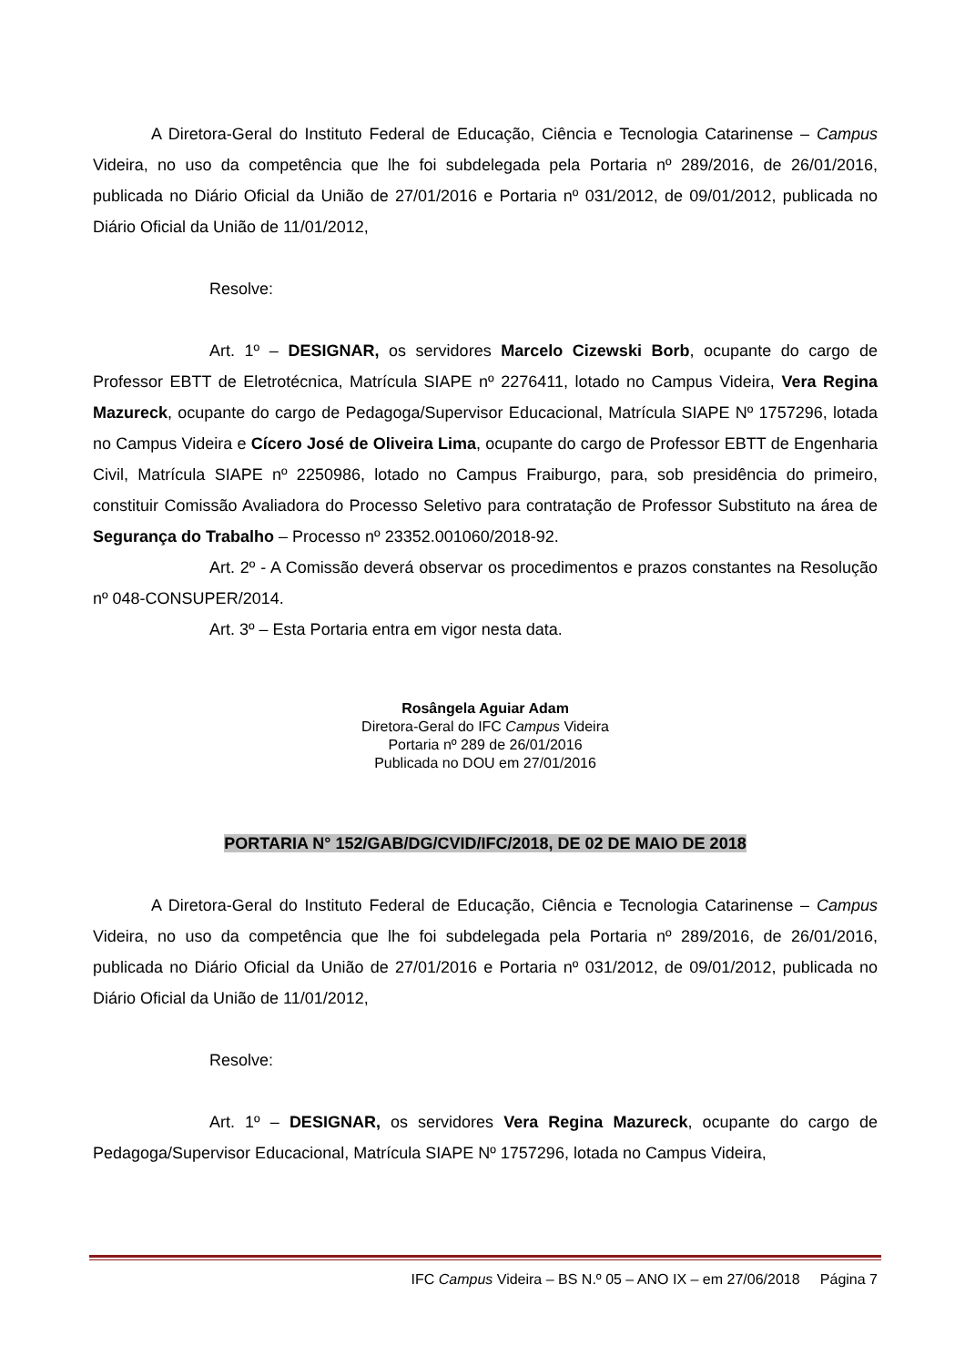A Diretora-Geral do Instituto Federal de Educação, Ciência e Tecnologia Catarinense – Campus Videira, no uso da competência que lhe foi subdelegada pela Portaria nº 289/2016, de 26/01/2016, publicada no Diário Oficial da União de 27/01/2016 e Portaria nº 031/2012, de 09/01/2012, publicada no Diário Oficial da União de 11/01/2012,
Resolve:
Art. 1º – DESIGNAR, os servidores Marcelo Cizewski Borb, ocupante do cargo de Professor EBTT de Eletrotécnica, Matrícula SIAPE nº 2276411, lotado no Campus Videira, Vera Regina Mazureck, ocupante do cargo de Pedagoga/Supervisor Educacional, Matrícula SIAPE Nº 1757296, lotada no Campus Videira e Cícero José de Oliveira Lima, ocupante do cargo de Professor EBTT de Engenharia Civil, Matrícula SIAPE nº 2250986, lotado no Campus Fraiburgo, para, sob presidência do primeiro, constituir Comissão Avaliadora do Processo Seletivo para contratação de Professor Substituto na área de Segurança do Trabalho – Processo nº 23352.001060/2018-92.
Art. 2º - A Comissão deverá observar os procedimentos e prazos constantes na Resolução nº 048-CONSUPER/2014.
Art. 3º – Esta Portaria entra em vigor nesta data.
Rosângela Aguiar Adam
Diretora-Geral do IFC Campus Videira
Portaria nº 289 de 26/01/2016
Publicada no DOU em 27/01/2016
PORTARIA N° 152/GAB/DG/CVID/IFC/2018, DE 02 DE MAIO DE 2018
A Diretora-Geral do Instituto Federal de Educação, Ciência e Tecnologia Catarinense – Campus Videira, no uso da competência que lhe foi subdelegada pela Portaria nº 289/2016, de 26/01/2016, publicada no Diário Oficial da União de 27/01/2016 e Portaria nº 031/2012, de 09/01/2012, publicada no Diário Oficial da União de 11/01/2012,
Resolve:
Art. 1º – DESIGNAR, os servidores Vera Regina Mazureck, ocupante do cargo de Pedagoga/Supervisor Educacional, Matrícula SIAPE Nº 1757296, lotada no Campus Videira,
IFC Campus Videira – BS N.º 05 – ANO IX – em 27/06/2018 Página 7